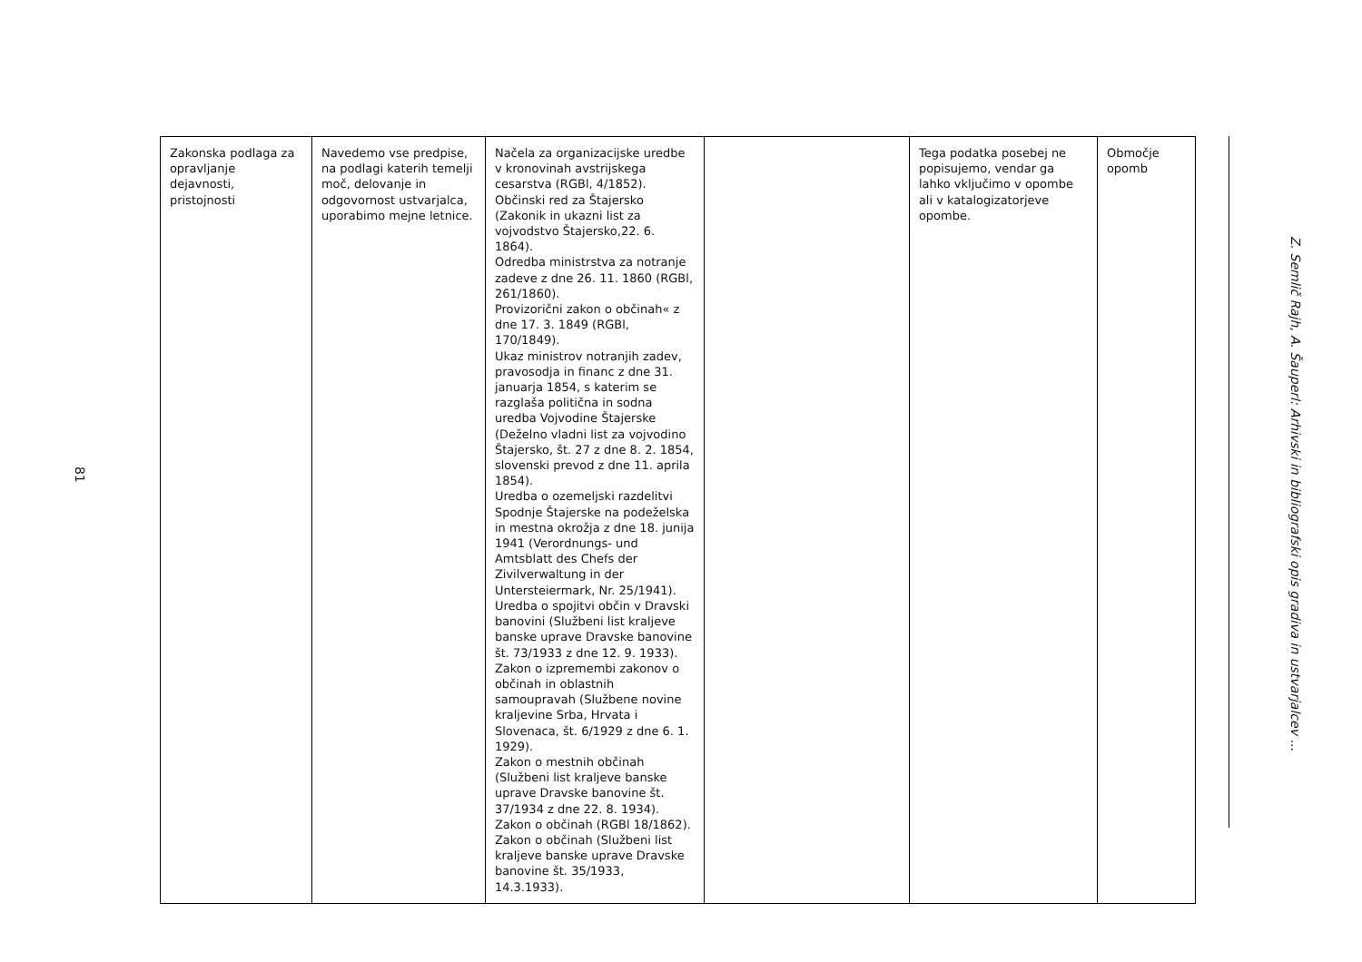81
| Zakonska podlaga za opravljanje dejavnosti, pristojnosti | Navedemo vse predpise, na podlagi katerih temelji moč, delovanje in odgovornost ustvarjalca, uporabimo mejne letnice. | Načela za organizacijske uredbe v kronovinah avstrijskega cesarstva (RGBl, 4/1852). Občinski red za Štajersko (Zakonik in ukazni list za vojvodstvo Štajersko,22. 6. 1864). Odredba ministrstva za notranje zadeve z dne 26. 11. 1860 (RGBl, 261/1860). Provizorični zakon o občinah« z dne 17. 3. 1849 (RGBl, 170/1849). Ukaz ministrov notranjih zadev, pravosodja in financ z dne 31. januarja 1854, s katerim se razglaša politična in sodna uredba Vojvodine Štajerske (Deželno vladni list za vojvodino Štajersko, št. 27 z dne 8. 2. 1854, slovenski prevod z dne 11. aprila 1854). Uredba o ozemeljski razdelitvi Spodnje Štajerske na podeželska in mestna okrožja z dne 18. junija 1941 (Verordnungs- und Amtsblatt des Chefs der Zivilverwaltung in der Untersteiermark, Nr. 25/1941). Uredba o spojitvi občin v Dravski banovini (Službeni list kraljeve banske uprave Dravske banovine št. 73/1933 z dne 12. 9. 1933). Zakon o izpremembi zakonov o občinah in oblastnih samoupravah (Službene novine kraljevine Srba, Hrvata i Slovenaca, št. 6/1929 z dne 6. 1. 1929). Zakon o mestnih občinah (Službeni list kraljeve banske uprave Dravske banovine št. 37/1934 z dne 22. 8. 1934). Zakon o občinah (RGBl 18/1862). Zakon o občinah (Službeni list kraljeve banske uprave Dravske banovine št. 35/1933, 14.3.1933). | | Tega podatka posebej ne popisujemo, vendar ga lahko vključimo v opombe ali v katalogizatorjeve opombe. | Območje opomb |
Z. Semlič Rajh, A. Šauperl: Arhivski in bibliografski opis gradiva in ustvarjalcev ...